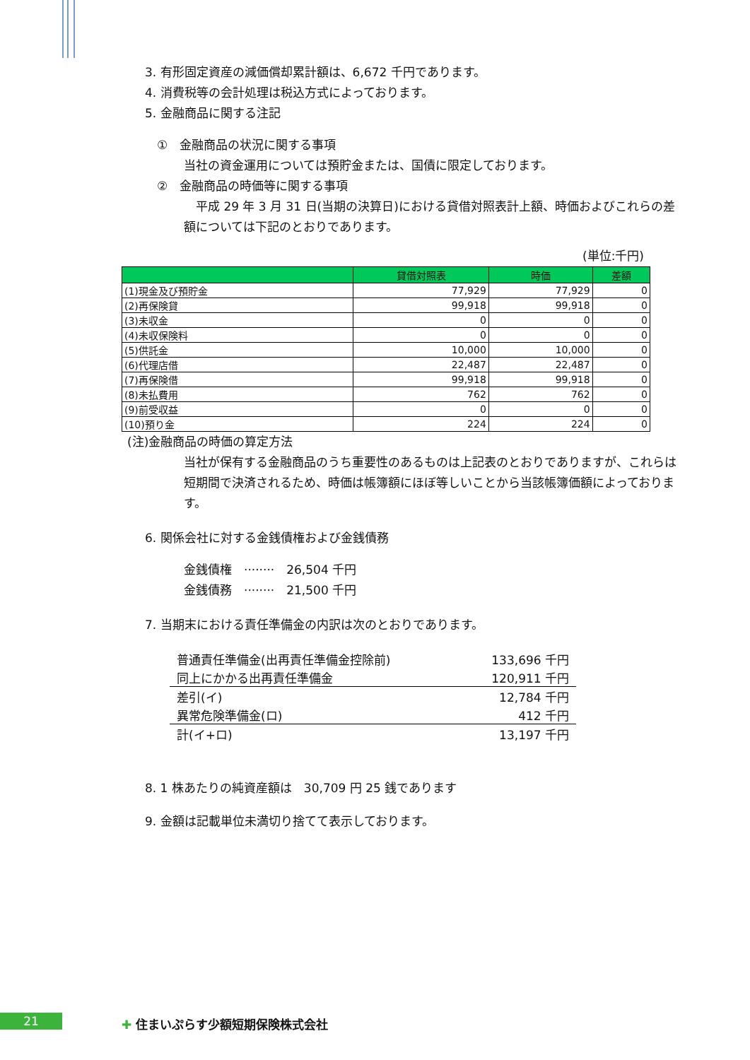3. 有形固定資産の減価償却累計額は、6,672 千円であります。
4. 消費税等の会計処理は税込方式によっております。
5. 金融商品に関する注記
①　金融商品の状況に関する事項
当社の資金運用については預貯金または、国債に限定しております。
②　金融商品の時価等に関する事項
　平成 29 年 3 月 31 日(当期の決算日)における貸借対照表計上額、時価およびこれらの差額については下記のとおりであります。
(単位:千円)
| | 貸借対照表 | 時価 | 差額 |
| --- | --- | --- | --- |
| (1)現金及び預貯金 | 77,929 | 77,929 | 0 |
| (2)再保険貸 | 99,918 | 99,918 | 0 |
| (3)未収金 | 0 | 0 | 0 |
| (4)未収保険料 | 0 | 0 | 0 |
| (5)供託金 | 10,000 | 10,000 | 0 |
| (6)代理店借 | 22,487 | 22,487 | 0 |
| (7)再保険借 | 99,918 | 99,918 | 0 |
| (8)未払費用 | 762 | 762 | 0 |
| (9)前受収益 | 0 | 0 | 0 |
| (10)預り金 | 224 | 224 | 0 |
(注)金融商品の時価の算定方法
当社が保有する金融商品のうち重要性のあるものは上記表のとおりでありますが、これらは短期間で決済されるため、時価は帳簿額にほぼ等しいことから当該帳簿価額によっております。
6. 関係会社に対する金銭債権および金銭債務
金銭債権　········　26,504 千円
金銭債務　········　21,500 千円
7. 当期末における責任準備金の内訳は次のとおりであります。
| 普通責任準備金(出再責任準備金控除前) | 133,696 千円 |
| 同上にかかる出再責任準備金 | 120,911 千円 |
| 差引(イ) | 12,784 千円 |
| 異常危険準備金(ロ) | 412 千円 |
| 計(イ+ロ) | 13,197 千円 |
8. 1 株あたりの純資産額は　30,709 円 25 銭であります
9. 金額は記載単位未満切り捨てて表示しております。
21 ✚ 住まいぷらす少額短期保険株式会社